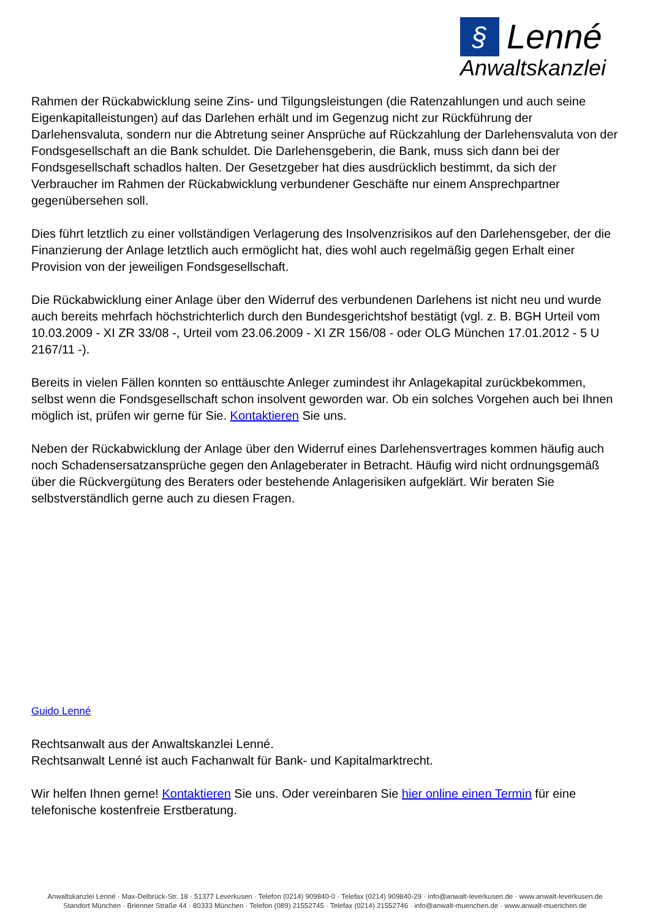§ Lenné
Anwaltskanzlei
Rahmen der Rückabwicklung seine Zins- und Tilgungsleistungen (die Ratenzahlungen und auch seine Eigenkapitalleistungen) auf das Darlehen erhält und im Gegenzug nicht zur Rückführung der Darlehensvaluta, sondern nur die Abtretung seiner Ansprüche auf Rückzahlung der Darlehensvaluta von der Fondsgesellschaft an die Bank schuldet. Die Darlehensgeberin, die Bank, muss sich dann bei der Fondsgesellschaft schadlos halten. Der Gesetzgeber hat dies ausdrücklich bestimmt, da sich der Verbraucher im Rahmen der Rückabwicklung verbundener Geschäfte nur einem Ansprechpartner gegenübersehen soll.
Dies führt letztlich zu einer vollständigen Verlagerung des Insolvenzrisikos auf den Darlehensgeber, der die Finanzierung der Anlage letztlich auch ermöglicht hat, dies wohl auch regelmäßig gegen Erhalt einer Provision von der jeweiligen Fondsgesellschaft.
Die Rückabwicklung einer Anlage über den Widerruf des verbundenen Darlehens ist nicht neu und wurde auch bereits mehrfach höchstrichterlich durch den Bundesgerichtshof bestätigt (vgl. z. B. BGH Urteil vom 10.03.2009 - XI ZR 33/08 -, Urteil vom 23.06.2009 - XI ZR 156/08 - oder OLG München 17.01.2012 - 5 U 2167/11 -).
Bereits in vielen Fällen konnten so enttäuschte Anleger zumindest ihr Anlagekapital zurückbekommen, selbst wenn die Fondsgesellschaft schon insolvent geworden war. Ob ein solches Vorgehen auch bei Ihnen möglich ist, prüfen wir gerne für Sie. Kontaktieren Sie uns.
Neben der Rückabwicklung der Anlage über den Widerruf eines Darlehensvertrages kommen häufig auch noch Schadensersatzansprüche gegen den Anlageberater in Betracht. Häufig wird nicht ordnungsgemäß über die Rückvergütung des Beraters oder bestehende Anlagerisiken aufgeklärt. Wir beraten Sie selbstverständlich gerne auch zu diesen Fragen.
Guido Lenné
Rechtsanwalt aus der Anwaltskanzlei Lenné.
Rechtsanwalt Lenné ist auch Fachanwalt für Bank- und Kapitalmarktrecht.
Wir helfen Ihnen gerne! Kontaktieren Sie uns. Oder vereinbaren Sie hier online einen Termin für eine telefonische kostenfreie Erstberatung.
Anwaltskanzlei Lenné · Max-Delbrück-Str. 18 · 51377 Leverkusen · Telefon (0214) 909840-0 · Telefax (0214) 909840-29 · info@anwalt-leverkusen.de · www.anwalt-leverkusen.de
Standort München · Brienner Straße 44 · 80333 München · Telefon (089) 21552745 · Telefax (0214) 21552746 · info@anwalt-muenchen.de · www.anwalt-muenchen.de